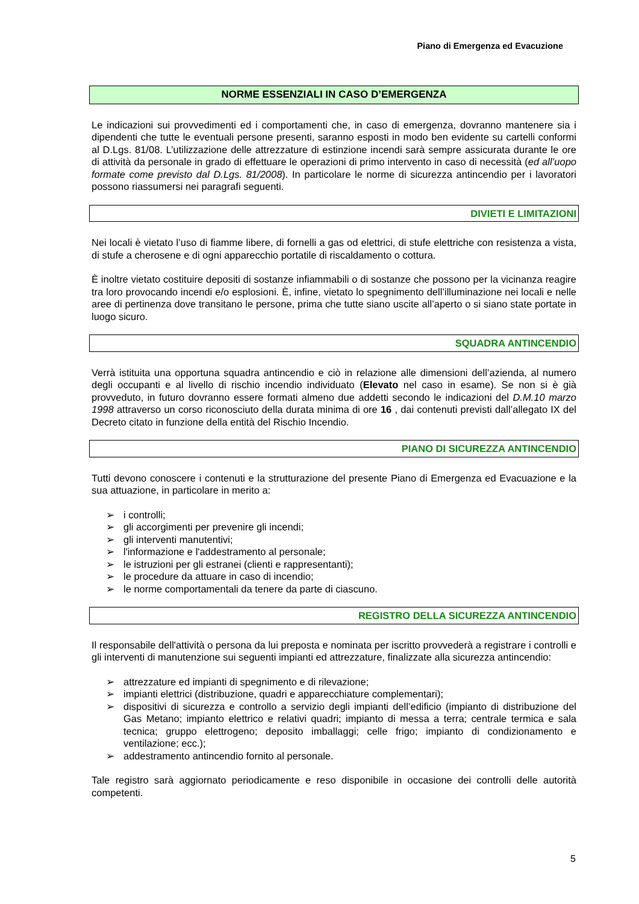Piano di Emergenza ed Evacuzione
NORME ESSENZIALI IN CASO D’EMERGENZA
Le indicazioni sui provvedimenti ed i comportamenti che, in caso di emergenza, dovranno mantenere sia i dipendenti che tutte le eventuali persone presenti, saranno esposti in modo ben evidente su cartelli conformi al D.Lgs. 81/08. L’utilizzazione delle attrezzature di estinzione incendi sarà sempre assicurata durante le ore di attività da personale in grado di effettuare le operazioni di primo intervento in caso di necessità (ed all’uopo formate come previsto dal D.Lgs. 81/2008). In particolare le norme di sicurezza antincendio per i lavoratori possono riassumersi nei paragrafi seguenti.
DIVIETI E LIMITAZIONI
Nei locali è vietato l’uso di fiamme libere, di fornelli a gas od elettrici, di stufe elettriche con resistenza a vista, di stufe a cherosene e di ogni apparecchio portatile di riscaldamento o cottura.
È inoltre vietato costituire depositi di sostanze infiammabili o di sostanze che possono per la vicinanza reagire tra loro provocando incendi e/o esplosioni. È, infine, vietato lo spegnimento dell’illuminazione nei locali e nelle aree di pertinenza dove transitano le persone, prima che tutte siano uscite all’aperto o si siano state portate in luogo sicuro.
SQUADRA ANTINCENDIO
Verrà istituita una opportuna squadra antincendio e ciò in relazione alle dimensioni dell’azienda, al numero degli occupanti e al livello di rischio incendio individuato (Elevato nel caso in esame). Se non si è già provveduto, in futuro dovranno essere formati almeno due addetti secondo le indicazioni del D.M.10 marzo 1998 attraverso un corso riconosciuto della durata minima di ore 16 , dai contenuti previsti dall’allegato IX del Decreto citato in funzione della entità del Rischio Incendio.
PIANO DI SICUREZZA ANTINCENDIO
Tutti devono conoscere i contenuti e la strutturazione del presente Piano di Emergenza ed Evacuazione e la sua attuazione, in particolare in merito a:
➢ i controlli;
➢ gli accorgimenti per prevenire gli incendi;
➢ gli interventi manutentivi;
➢ l'informazione e l'addestramento al personale;
➢ le istruzioni per gli estranei (clienti e rappresentanti);
➢ le procedure da attuare in caso di incendio;
➢ le norme comportamentali da tenere da parte di ciascuno.
REGISTRO DELLA SICUREZZA ANTINCENDIO
Il responsabile dell'attività o persona da lui preposta e nominata per iscritto provvederà a registrare i controlli e gli interventi di manutenzione sui seguenti impianti ed attrezzature, finalizzate alla sicurezza antincendio:
➢ attrezzature ed impianti di spegnimento e di rilevazione;
➢ impianti elettrici (distribuzione, quadri e apparecchiature complementari);
➢ dispositivi di sicurezza e controllo a servizio degli impianti dell’edificio (impianto di distribuzione del Gas Metano; impianto elettrico e relativi quadri; impianto di messa a terra; centrale termica e sala tecnica; gruppo elettrogeno; deposito imballaggi; celle frigo; impianto di condizionamento e ventilazione; ecc.);
➢ addestramento antincendio fornito al personale.
Tale registro sarà aggiornato periodicamente e reso disponibile in occasione dei controlli delle autorità competenti.
5